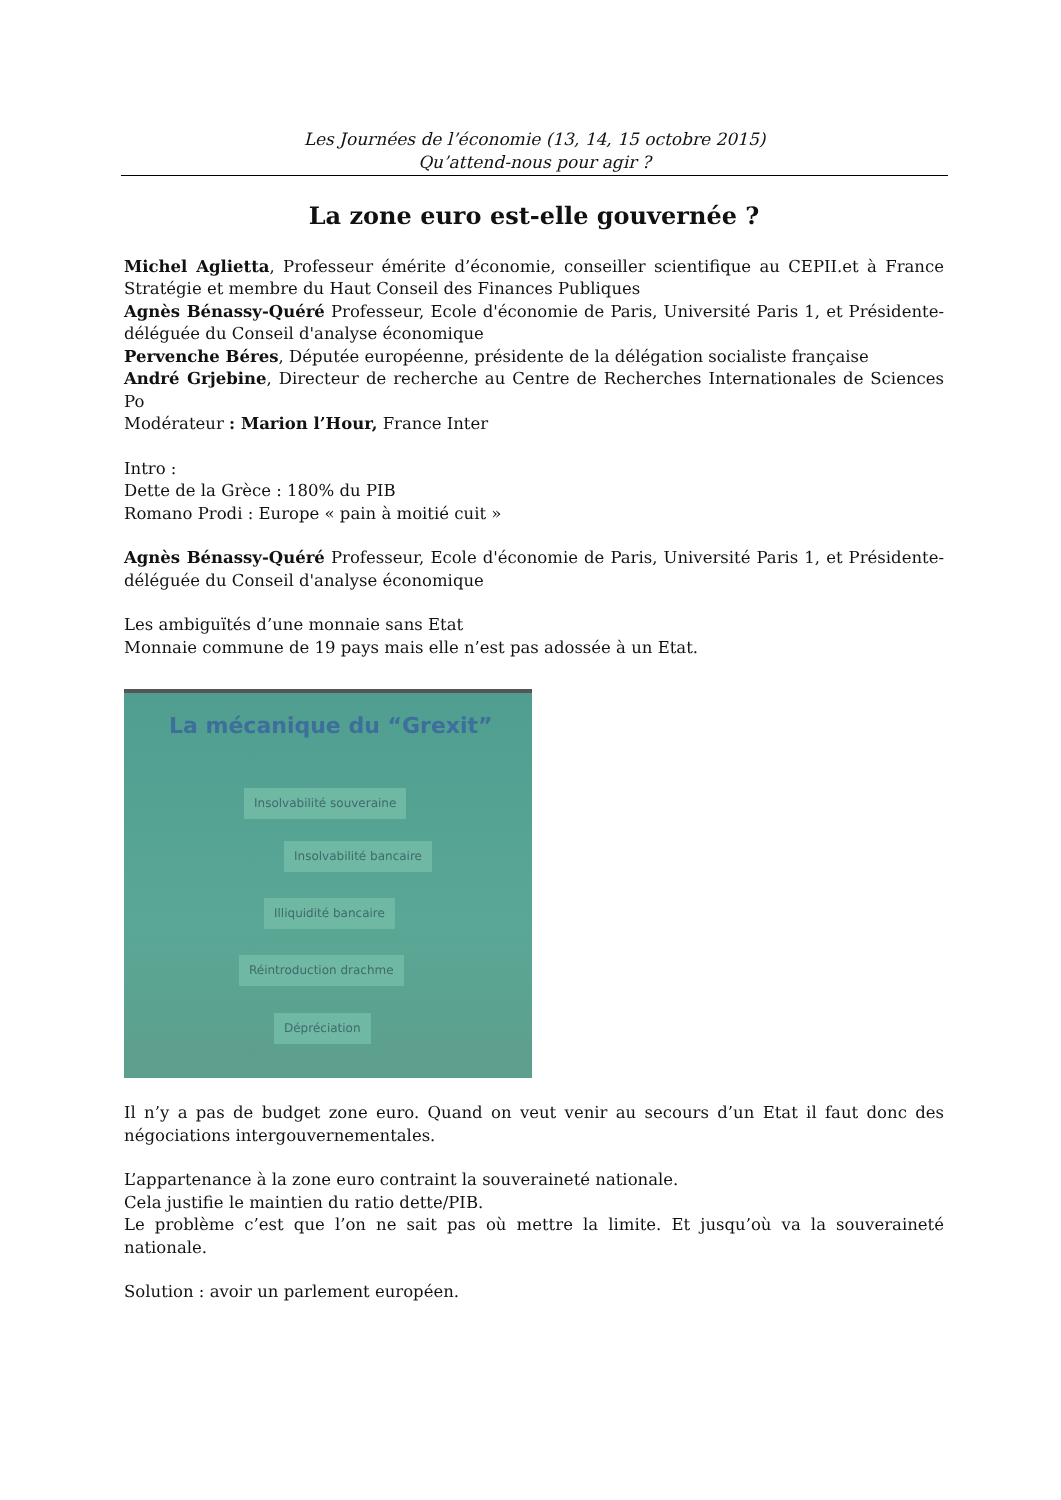Les Journées de l’économie (13, 14, 15 octobre 2015)
Qu’attend-nous pour agir ?
La zone euro est-elle gouvernée ?
Michel Aglietta, Professeur émérite d’économie, conseiller scientifique au CEPII.et à France Stratégie et membre du Haut Conseil des Finances Publiques
Agnès Bénassy-Quéré Professeur, Ecole d'économie de Paris, Université Paris 1, et Présidente-déléguée du Conseil d'analyse économique
Pervenche Béres, Députée européenne, présidente de la délégation socialiste française
André Grjebine, Directeur de recherche au Centre de Recherches Internationales de Sciences Po
Modérateur : Marion l’Hour, France Inter
Intro :
Dette de la Grèce : 180% du PIB
Romano Prodi : Europe « pain à moitié cuit »
Agnès Bénassy-Quéré Professeur, Ecole d'économie de Paris, Université Paris 1, et Présidente-déléguée du Conseil d'analyse économique
Les ambiguïtés d’une monnaie sans Etat
Monnaie commune de 19 pays mais elle n’est pas adossée à un Etat.
La mécanique du “Grexit”
Insolvabilité souveraine
Insolvabilité bancaire
Illiquidité bancaire
Réintroduction drachme
Dépréciation
Il n’y a pas de budget zone euro. Quand on veut venir au secours d’un Etat il faut donc des négociations intergouvernementales.
L’appartenance à la zone euro contraint la souveraineté nationale.
Cela justifie le maintien du ratio dette/PIB.
Le problème c’est que l’on ne sait pas où mettre la limite. Et jusqu’où va la souveraineté nationale.
Solution : avoir un parlement européen.